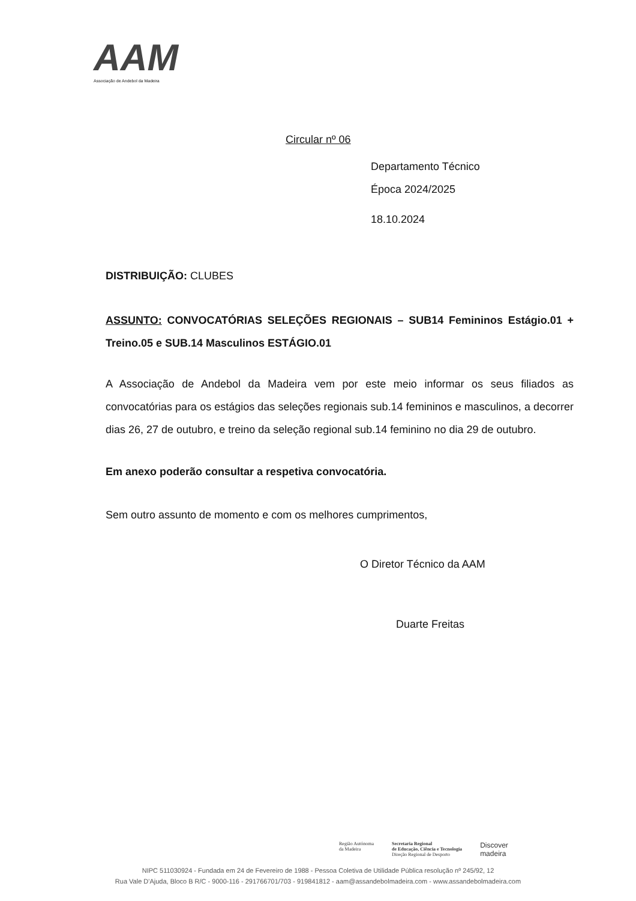AAM
Associação de Andebol da Madeira
Circular nº 06
Departamento Técnico
Época 2024/2025
18.10.2024
DISTRIBUIÇÃO: CLUBES
ASSUNTO: CONVOCATÓRIAS SELEÇÕES REGIONAIS – SUB14 Femininos Estágio.01 + Treino.05 e SUB.14 Masculinos ESTÁGIO.01
A Associação de Andebol da Madeira vem por este meio informar os seus filiados as convocatórias para os estágios das seleções regionais sub.14 femininos e masculinos, a decorrer dias 26, 27 de outubro, e treino da seleção regional sub.14 feminino no dia 29 de outubro.
Em anexo poderão consultar a respetiva convocatória.
Sem outro assunto de momento e com os melhores cumprimentos,
O Diretor Técnico da AAM
Duarte Freitas
Região Autónoma
da Madeira
Secretaria Regional
de Educação, Ciência e Tecnologia
Direção Regional de Desporto
Discover
madeira
NIPC 511030924 - Fundada em 24 de Fevereiro de 1988 - Pessoa Coletiva de Utilidade Pública resolução nº 245/92, 12
Rua Vale D'Ajuda, Bloco B R/C - 9000-116 - 291766701/703 - 919841812 - aam@assandebolmadeira.com - www.assandebolmadeira.com